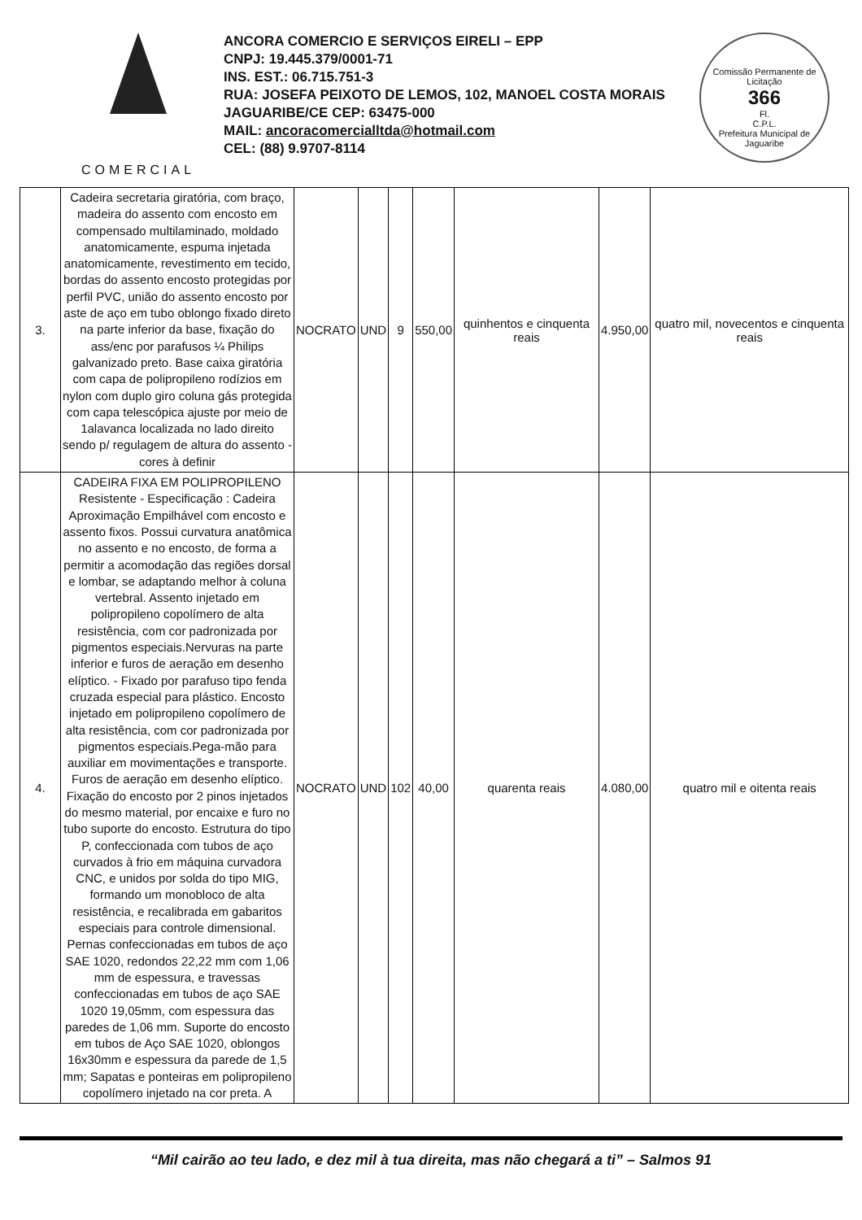COMERCIAL
ANCORA COMERCIO E SERVIÇOS EIRELI – EPP
CNPJ: 19.445.379/0001-71
INS. EST.: 06.715.751-3
RUA: JOSEFA PEIXOTO DE LEMOS, 102, MANOEL COSTA MORAIS
JAGUARIBE/CE CEP: 63475-000
MAIL: ancoracomercialltda@hotmail.com
CEL: (88) 9.9707-8114
Comissão Permanente de Licitação
366
Fl.
C.P.L.
Prefeitura Municipal de Jaguaribe
| 3. | Cadeira secretaria giratória, com braço, madeira do assento com encosto em compensado multilaminado, moldado anatomicamente, espuma injetada anatomicamente, revestimento em tecido, bordas do assento encosto protegidas por perfil PVC, união do assento encosto por aste de aço em tubo oblongo fixado direto na parte inferior da base, fixação do ass/enc por parafusos ¼ Philips galvanizado preto. Base caixa giratória com capa de polipropileno rodízios em nylon com duplo giro coluna gás protegida com capa telescópica ajuste por meio de 1alavanca localizada no lado direito sendo p/ regulagem de altura do assento - cores à definir | NOCRATO | UND | 9 | 550,00 | quinhentos e cinquenta reais | 4.950,00 | quatro mil, novecentos e cinquenta reais |
| 4. | CADEIRA FIXA EM POLIPROPILENO Resistente - Especificação : Cadeira Aproximação Empilhável com encosto e assento fixos. Possui curvatura anatômica no assento e no encosto, de forma a permitir a acomodação das regiões dorsal e lombar, se adaptando melhor à coluna vertebral. Assento injetado em polipropileno copolímero de alta resistência, com cor padronizada por pigmentos especiais.Nervuras na parte inferior e furos de aeração em desenho elíptico. - Fixado por parafuso tipo fenda cruzada especial para plástico. Encosto injetado em polipropileno copolímero de alta resistência, com cor padronizada por pigmentos especiais.Pega-mão para auxiliar em movimentações e transporte. Furos de aeração em desenho elíptico. Fixação do encosto por 2 pinos injetados do mesmo material, por encaixe e furo no tubo suporte do encosto. Estrutura do tipo P, confeccionada com tubos de aço curvados à frio em máquina curvadora CNC, e unidos por solda do tipo MIG, formando um monobloco de alta resistência, e recalibrada em gabaritos especiais para controle dimensional. Pernas confeccionadas em tubos de aço SAE 1020, redondos 22,22 mm com 1,06 mm de espessura, e travessas confeccionadas em tubos de aço SAE 1020 19,05mm, com espessura das paredes de 1,06 mm. Suporte do encosto em tubos de Aço SAE 1020, oblongos 16x30mm e espessura da parede de 1,5 mm; Sapatas e ponteiras em polipropileno copolímero injetado na cor preta. A | NOCRATO | UND | 102 | 40,00 | quarenta reais | 4.080,00 | quatro mil e oitenta reais |
“Mil cairão ao teu lado, e dez mil à tua direita, mas não chegará a ti” – Salmos 91